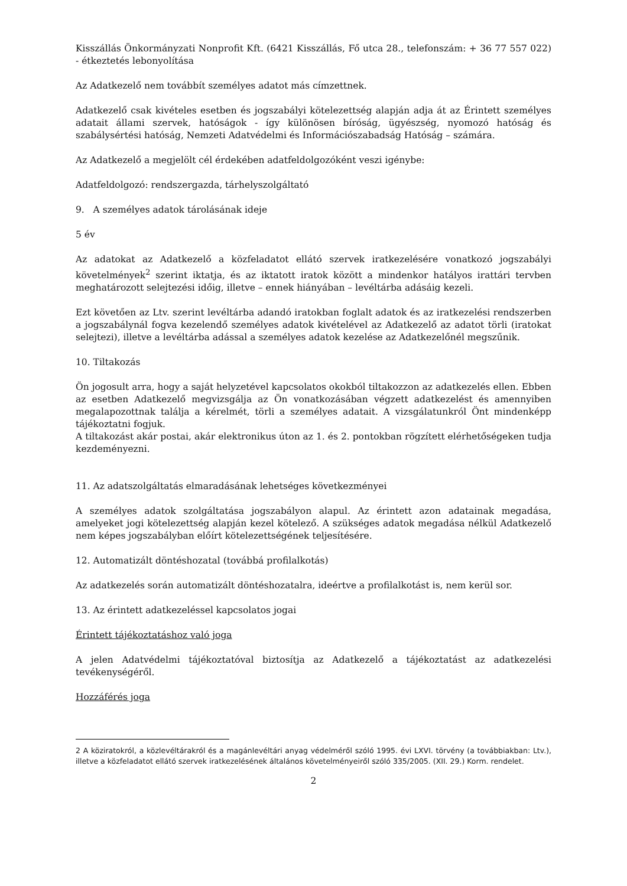Kisszállás Önkormányzati Nonprofit Kft. (6421 Kisszállás, Fő utca 28., telefonszám: + 36 77 557 022) - étkeztetés lebonyolítása
Az Adatkezelő nem továbbít személyes adatot más címzettnek.
Adatkezelő csak kivételes esetben és jogszabályi kötelezettség alapján adja át az Érintett személyes adatait állami szervek, hatóságok - így különösen bíróság, ügyészség, nyomozó hatóság és szabálysértési hatóság, Nemzeti Adatvédelmi és Információszabadság Hatóság – számára.
Az Adatkezelő a megjelölt cél érdekében adatfeldolgozóként veszi igénybe:
Adatfeldolgozó: rendszergazda, tárhelyszolgáltató
9. A személyes adatok tárolásának ideje
5 év
Az adatokat az Adatkezelő a közfeladatot ellátó szervek iratkezelésére vonatkozó jogszabályi követelmények<sup>2</sup> szerint iktatja, és az iktatott iratok között a mindenkor hatályos irattári tervben meghatározott selejtezési időig, illetve – ennek hiányában – levéltárba adásáig kezeli.
Ezt követően az Ltv. szerint levéltárba adandó iratokban foglalt adatok és az iratkezelési rendszerben a jogszabálynál fogva kezelendő személyes adatok kivételével az Adatkezelő az adatot törli (iratokat selejtezi), illetve a levéltárba adással a személyes adatok kezelése az Adatkezelőnél megszűnik.
10. Tiltakozás
Ön jogosult arra, hogy a saját helyzetével kapcsolatos okokból tiltakozzon az adatkezelés ellen. Ebben az esetben Adatkezelő megvizsgálja az Ön vonatkozásában végzett adatkezelést és amennyiben megalapozottnak találja a kérelmét, törli a személyes adatait. A vizsgálatunkról Önt mindenképp tájékoztatni fogjuk.
A tiltakozást akár postai, akár elektronikus úton az 1. és 2. pontokban rögzített elérhetőségeken tudja kezdeményezni.
11. Az adatszolgáltatás elmaradásának lehetséges következményei
A személyes adatok szolgáltatása jogszabályon alapul. Az érintett azon adatainak megadása, amelyeket jogi kötelezettség alapján kezel kötelező. A szükséges adatok megadása nélkül Adatkezelő nem képes jogszabályban előírt kötelezettségének teljesítésére.
12. Automatizált döntéshozatal (továbbá profilalkotás)
Az adatkezelés során automatizált döntéshozatalra, ideértve a profilalkotást is, nem kerül sor.
13. Az érintett adatkezeléssel kapcsolatos jogai
Érintett tájékoztatáshoz való joga
A jelen Adatvédelmi tájékoztatóval biztosítja az Adatkezelő a tájékoztatást az adatkezelési tevékenységéről.
Hozzáférés joga
2 A köziratokról, a közlevéltárakról és a magánlevéltári anyag védelméről szóló 1995. évi LXVI. törvény (a továbbiakban: Ltv.), illetve a közfeladatot ellátó szervek iratkezelésének általános követelményeiről szóló 335/2005. (XII. 29.) Korm. rendelet.
2